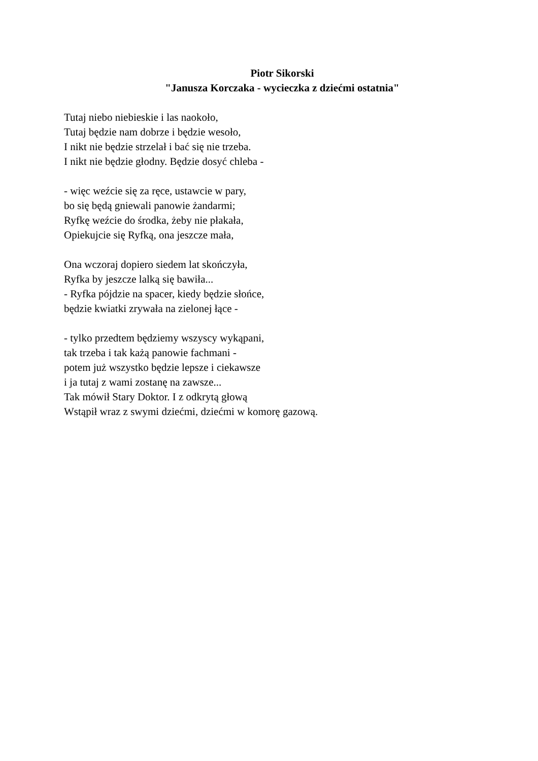Piotr Sikorski
"Janusza Korczaka - wycieczka z dziećmi ostatnia"
Tutaj niebo niebieskie i las naokoło,
Tutaj będzie nam dobrze i będzie wesoło,
I nikt nie będzie strzelał i bać się nie trzeba.
I nikt nie będzie głodny. Będzie dosyć chleba -
- więc weźcie się za ręce, ustawcie w pary,
bo się będą gniewali panowie żandarmi;
Ryfkę weźcie do środka, żeby nie płakała,
Opiekujcie się Ryfką, ona jeszcze mała,
Ona wczoraj dopiero siedem lat skończyła,
Ryfka by jeszcze lalką się bawiła...
- Ryfka pójdzie na spacer, kiedy będzie słońce,
będzie kwiatki zrywała na zielonej łące -
- tylko przedtem będziemy wszyscy wykąpani,
tak trzeba i tak każą panowie fachmani -
potem już wszystko będzie lepsze i ciekawsze
i ja tutaj z wami zostanę na zawsze...
Tak mówił Stary Doktor. I z odkrytą głową
Wstąpił wraz z swymi dziećmi, dziećmi w komorę gazową.